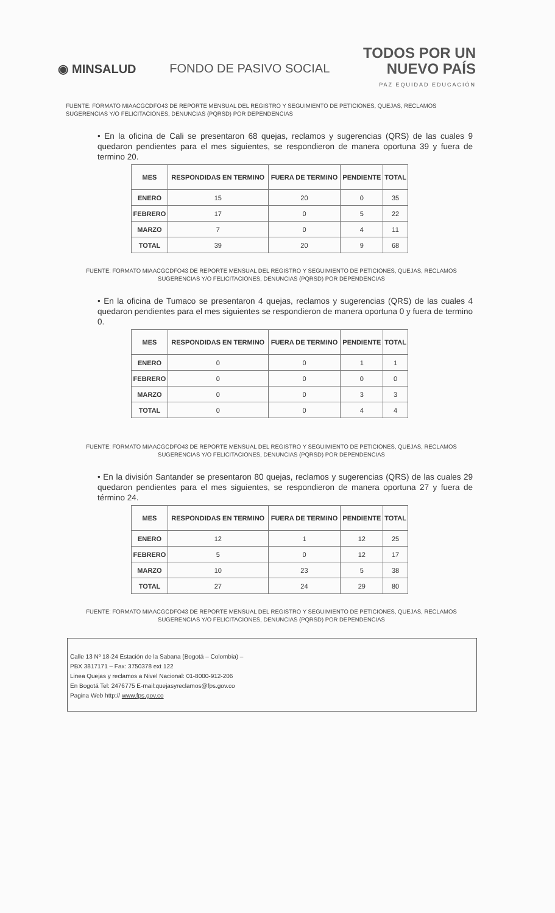◉ MINSALUD FONDO DE PASIVO SOCIAL
TODOS POR UN
NUEVO PAÍS
PAZ EQUIDAD EDUCACIÓN
FUENTE: FORMATO MIAACGCDFO43 DE REPORTE MENSUAL DEL REGISTRO Y SEGUIMIENTO DE PETICIONES, QUEJAS, RECLAMOS SUGERENCIAS Y/O FELICITACIONES, DENUNCIAS (PQRSD) POR DEPENDENCIAS
• En la oficina de Cali se presentaron 68 quejas, reclamos y sugerencias (QRS) de las cuales 9 quedaron pendientes para el mes siguientes, se respondieron de manera oportuna 39 y fuera de termino 20.
| MES | RESPONDIDAS EN TERMINO | FUERA DE TERMINO | PENDIENTE | TOTAL |
| --- | --- | --- | --- | --- |
| ENERO | 15 | 20 | 0 | 35 |
| FEBRERO | 17 | 0 | 5 | 22 |
| MARZO | 7 | 0 | 4 | 11 |
| TOTAL | 39 | 20 | 9 | 68 |
FUENTE: FORMATO MIAACGCDFO43 DE REPORTE MENSUAL DEL REGISTRO Y SEGUIMIENTO DE PETICIONES, QUEJAS, RECLAMOS SUGERENCIAS Y/O FELICITACIONES, DENUNCIAS (PQRSD) POR DEPENDENCIAS
• En la oficina de Tumaco se presentaron 4 quejas, reclamos y sugerencias (QRS) de las cuales 4 quedaron pendientes para el mes siguientes se respondieron de manera oportuna 0 y fuera de termino 0.
| MES | RESPONDIDAS EN TERMINO | FUERA DE TERMINO | PENDIENTE | TOTAL |
| --- | --- | --- | --- | --- |
| ENERO | 0 | 0 | 1 | 1 |
| FEBRERO | 0 | 0 | 0 | 0 |
| MARZO | 0 | 0 | 3 | 3 |
| TOTAL | 0 | 0 | 4 | 4 |
FUENTE: FORMATO MIAACGCDFO43 DE REPORTE MENSUAL DEL REGISTRO Y SEGUIMIENTO DE PETICIONES, QUEJAS, RECLAMOS SUGERENCIAS Y/O FELICITACIONES, DENUNCIAS (PQRSD) POR DEPENDENCIAS
• En la división Santander se presentaron 80 quejas, reclamos y sugerencias (QRS) de las cuales 29 quedaron pendientes para el mes siguientes, se respondieron de manera oportuna 27 y fuera de término 24.
| MES | RESPONDIDAS EN TERMINO | FUERA DE TERMINO | PENDIENTE | TOTAL |
| --- | --- | --- | --- | --- |
| ENERO | 12 | 1 | 12 | 25 |
| FEBRERO | 5 | 0 | 12 | 17 |
| MARZO | 10 | 23 | 5 | 38 |
| TOTAL | 27 | 24 | 29 | 80 |
FUENTE: FORMATO MIAACGCDFO43 DE REPORTE MENSUAL DEL REGISTRO Y SEGUIMIENTO DE PETICIONES, QUEJAS, RECLAMOS SUGERENCIAS Y/O FELICITACIONES, DENUNCIAS (PQRSD) POR DEPENDENCIAS
Calle 13 Nº 18-24 Estación de la Sabana (Bogotá – Colombia) –
PBX 3817171 – Fax: 3750378 ext 122
Linea Quejas y reclamos a Nivel Nacional: 01-8000-912-206
En Bogotá Tel: 2476775 E-mail:quejasyreclamos@fps.gov.co
Pagina Web http:// www.fps.gov.co